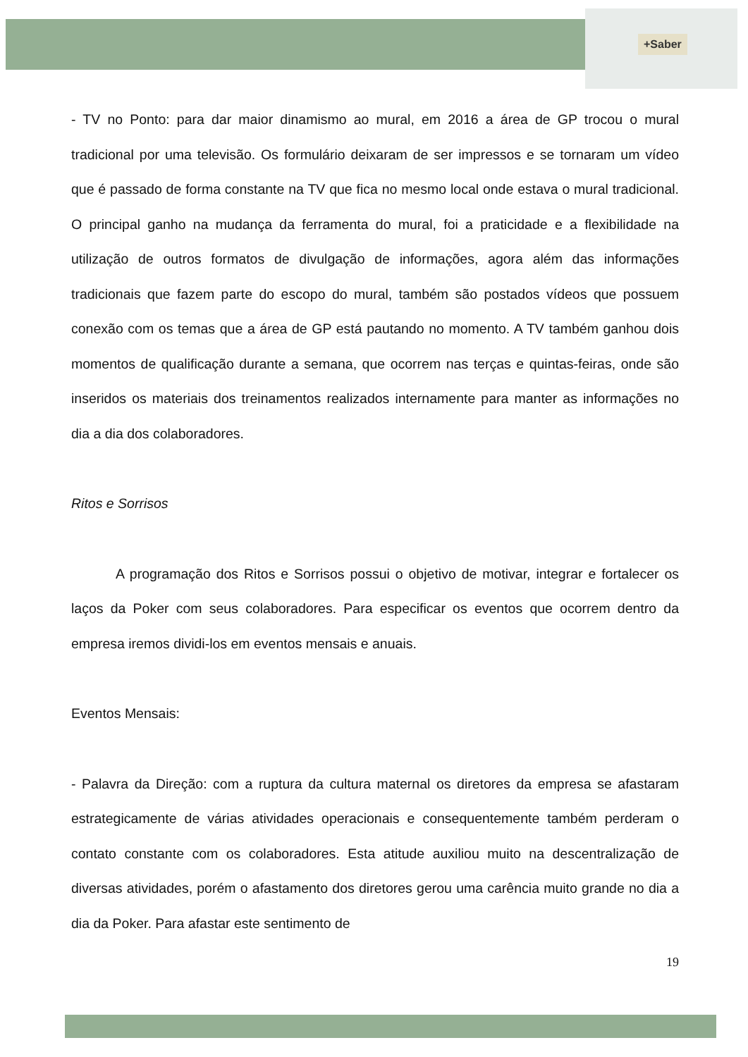+Saber
- TV no Ponto: para dar maior dinamismo ao mural, em 2016 a área de GP trocou o mural tradicional por uma televisão. Os formulário deixaram de ser impressos e se tornaram um vídeo que é passado de forma constante na TV que fica no mesmo local onde estava o mural tradicional. O principal ganho na mudança da ferramenta do mural, foi a praticidade e a flexibilidade na utilização de outros formatos de divulgação de informações, agora além das informações tradicionais que fazem parte do escopo do mural, também são postados vídeos que possuem conexão com os temas que a área de GP está pautando no momento. A TV também ganhou dois momentos de qualificação durante a semana, que ocorrem nas terças e quintas-feiras, onde são inseridos os materiais dos treinamentos realizados internamente para manter as informações no dia a dia dos colaboradores.
Ritos e Sorrisos
A programação dos Ritos e Sorrisos possui o objetivo de motivar, integrar e fortalecer os laços da Poker com seus colaboradores. Para especificar os eventos que ocorrem dentro da empresa iremos dividi-los em eventos mensais e anuais.
Eventos Mensais:
- Palavra da Direção: com a ruptura da cultura maternal os diretores da empresa se afastaram estrategicamente de várias atividades operacionais e consequentemente também perderam o contato constante com os colaboradores. Esta atitude auxiliou muito na descentralização de diversas atividades, porém o afastamento dos diretores gerou uma carência muito grande no dia a dia da Poker. Para afastar este sentimento de
19